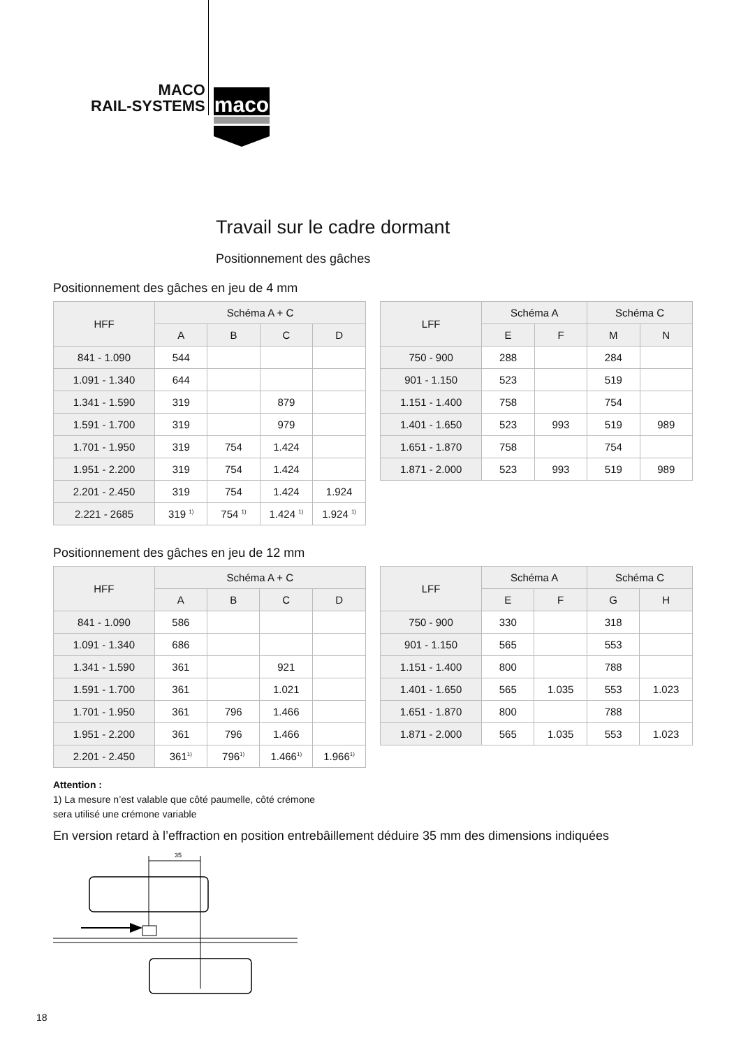MACO
RAIL-SYSTEMS
maco
Travail sur le cadre dormant
Positionnement des gâches
Positionnement des gâches en jeu de 4 mm
| HFF | Schéma A + C | | | |
| --- | --- | --- | --- | --- |
| | A | B | C | D |
| 841 - 1.090 | 544 | | | |
| 1.091 - 1.340 | 644 | | | |
| 1.341 - 1.590 | 319 | | 879 | |
| 1.591 - 1.700 | 319 | | 979 | |
| 1.701 - 1.950 | 319 | 754 | 1.424 | |
| 1.951 - 2.200 | 319 | 754 | 1.424 | |
| 2.201 - 2.450 | 319 | 754 | 1.424 | 1.924 |
| 2.221 - 2685 | 319 <sup>1)</sup> | 754 <sup>1)</sup> | 1.424 <sup>1)</sup> | 1.924 <sup>1)</sup> |
| LFF | Schéma A | | Schéma C | |
| --- | --- | --- | --- | --- |
| | E | F | M | N |
| 750 - 900 | 288 | | 284 | |
| 901 - 1.150 | 523 | | 519 | |
| 1.151 - 1.400 | 758 | | 754 | |
| 1.401 - 1.650 | 523 | 993 | 519 | 989 |
| 1.651 - 1.870 | 758 | | 754 | |
| 1.871 - 2.000 | 523 | 993 | 519 | 989 |
Positionnement des gâches en jeu de 12 mm
| HFF | Schéma A + C | | | |
| --- | --- | --- | --- | --- |
| | A | B | C | D |
| 841 - 1.090 | 586 | | | |
| 1.091 - 1.340 | 686 | | | |
| 1.341 - 1.590 | 361 | | 921 | |
| 1.591 - 1.700 | 361 | | 1.021 | |
| 1.701 - 1.950 | 361 | 796 | 1.466 | |
| 1.951 - 2.200 | 361 | 796 | 1.466 | |
| 2.201 - 2.450 | 361<sup>1)</sup> | 796<sup>1)</sup> | 1.466<sup>1)</sup> | 1.966<sup>1)</sup> |
Attention :
1) La mesure n’est valable que côté paumelle, côté crémone
sera utilisé une crémone variable
| LFF | Schéma A | | Schéma C | |
| --- | --- | --- | --- | --- |
| | E | F | G | H |
| 750 - 900 | 330 | | 318 | |
| 901 - 1.150 | 565 | | 553 | |
| 1.151 - 1.400 | 800 | | 788 | |
| 1.401 - 1.650 | 565 | 1.035 | 553 | 1.023 |
| 1.651 - 1.870 | 800 | | 788 | |
| 1.871 - 2.000 | 565 | 1.035 | 553 | 1.023 |
En version retard à l’effraction en position entrebâillement déduire 35 mm des dimensions indiquées
35
18